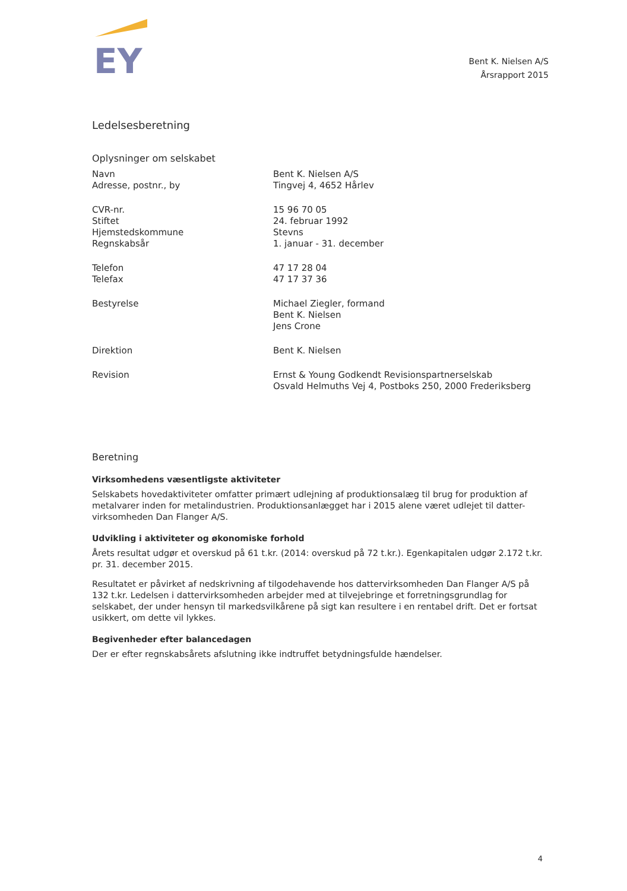EY
Bent K. Nielsen A/S
Årsrapport 2015
Ledelsesberetning
Oplysninger om selskabet
| Navn Adresse, postnr., by | Bent K. Nielsen A/S Tingvej 4, 4652 Hårlev |
| CVR-nr. Stiftet Hjemstedskommune Regnskabsår | 15 96 70 05 24. februar 1992 Stevns 1. januar - 31. december |
| Telefon Telefax | 47 17 28 04 47 17 37 36 |
| Bestyrelse | Michael Ziegler, formand Bent K. Nielsen Jens Crone |
| Direktion | Bent K. Nielsen |
| Revision | Ernst & Young Godkendt Revisionspartnerselskab Osvald Helmuths Vej 4, Postboks 250, 2000 Frederiksberg |
Beretning
Virksomhedens væsentligste aktiviteter
Selskabets hovedaktiviteter omfatter primært udlejning af produktionsalæg til brug for produktion af metalvarer inden for metalindustrien. Produktionsanlægget har i 2015 alene været udlejet til datter-virksomheden Dan Flanger A/S.
Udvikling i aktiviteter og økonomiske forhold
Årets resultat udgør et overskud på 61 t.kr. (2014: overskud på 72 t.kr.). Egenkapitalen udgør 2.172 t.kr. pr. 31. december 2015.
Resultatet er påvirket af nedskrivning af tilgodehavende hos dattervirksomheden Dan Flanger A/S på 132 t.kr. Ledelsen i dattervirksomheden arbejder med at tilvejebringe et forretningsgrundlag for selskabet, der under hensyn til markedsvilkårene på sigt kan resultere i en rentabel drift. Det er fortsat usikkert, om dette vil lykkes.
Begivenheder efter balancedagen
Der er efter regnskabsårets afslutning ikke indtruffet betydningsfulde hændelser.
4